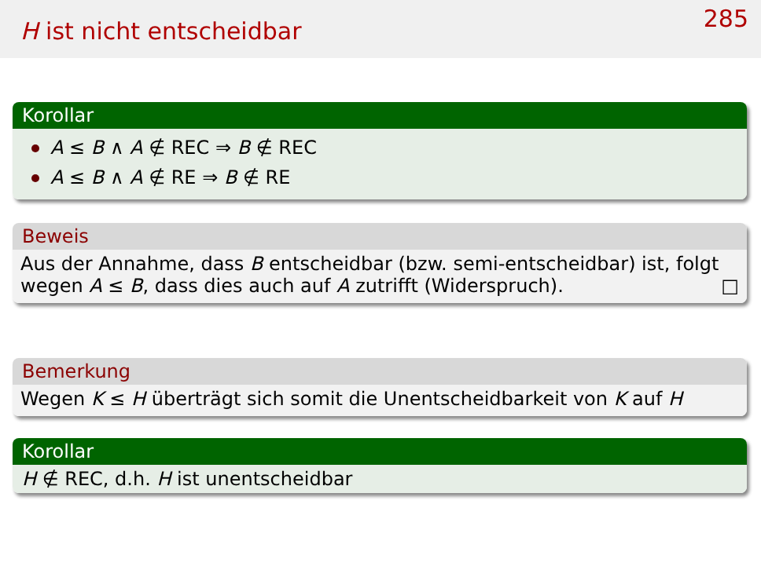H ist nicht entscheidbar
285
Korollar
A ≤ B ∧ A ∉ REC ⇒ B ∉ REC
A ≤ B ∧ A ∉ RE ⇒ B ∉ RE
Beweis
Aus der Annahme, dass B entscheidbar (bzw. semi-entscheidbar) ist, folgt wegen A ≤ B, dass dies auch auf A zutrifft (Widerspruch). □
Bemerkung
Wegen K ≤ H überträgt sich somit die Unentscheidbarkeit von K auf H
Korollar
H ∉ REC, d.h. H ist unentscheidbar